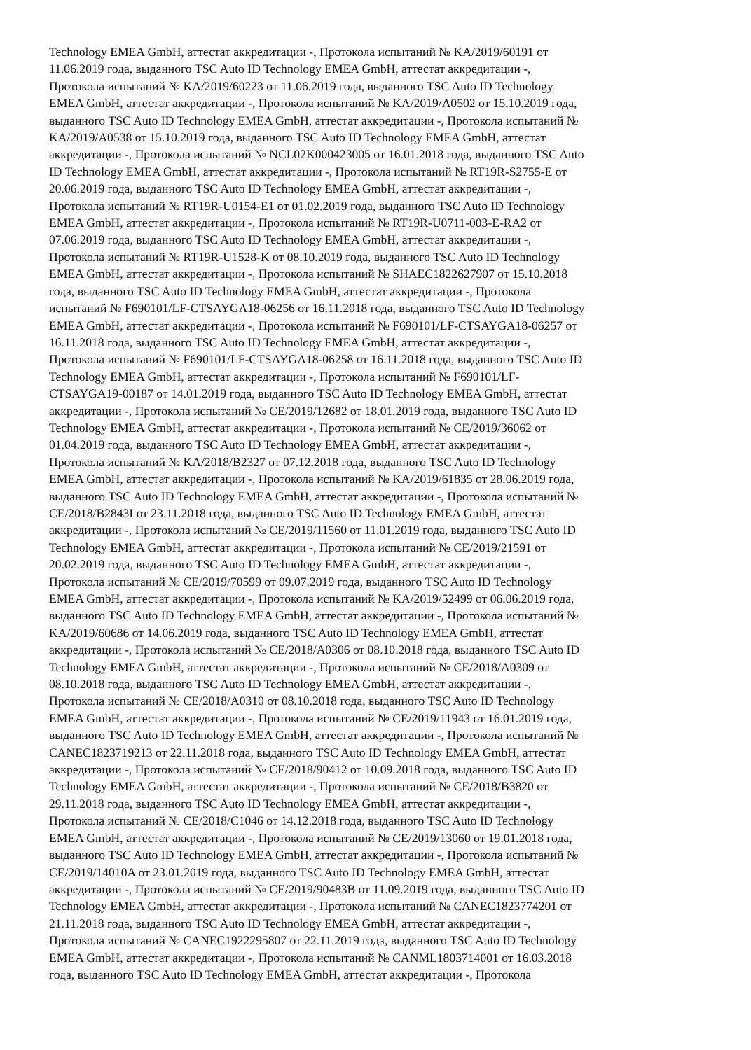Technology EMEA GmbH, аттестат аккредитации -, Протокола испытаний № KA/2019/60191 от
11.06.2019 года, выданного TSC Auto ID Technology EMEA GmbH, аттестат аккредитации -,
Протокола испытаний № KA/2019/60223 от 11.06.2019 года, выданного TSC Auto ID Technology
EMEA GmbH, аттестат аккредитации -, Протокола испытаний № KA/2019/A0502 от 15.10.2019 года,
выданного TSC Auto ID Technology EMEA GmbH, аттестат аккредитации -, Протокола испытаний №
KA/2019/A0538 от 15.10.2019 года, выданного TSC Auto ID Technology EMEA GmbH, аттестат
аккредитации -, Протокола испытаний № NCL02K000423005 от 16.01.2018 года, выданного TSC Auto
ID Technology EMEA GmbH, аттестат аккредитации -, Протокола испытаний № RT19R-S2755-E от
20.06.2019 года, выданного TSC Auto ID Technology EMEA GmbH, аттестат аккредитации -,
Протокола испытаний № RT19R-U0154-E1 от 01.02.2019 года, выданного TSC Auto ID Technology
EMEA GmbH, аттестат аккредитации -, Протокола испытаний № RT19R-U0711-003-E-RA2 от
07.06.2019 года, выданного TSC Auto ID Technology EMEA GmbH, аттестат аккредитации -,
Протокола испытаний № RT19R-U1528-K от 08.10.2019 года, выданного TSC Auto ID Technology
EMEA GmbH, аттестат аккредитации -, Протокола испытаний № SHAEC1822627907 от 15.10.2018
года, выданного TSC Auto ID Technology EMEA GmbH, аттестат аккредитации -, Протокола
испытаний № F690101/LF-CTSAYGA18-06256 от 16.11.2018 года, выданного TSC Auto ID Technology
EMEA GmbH, аттестат аккредитации -, Протокола испытаний № F690101/LF-CTSAYGA18-06257 от
16.11.2018 года, выданного TSC Auto ID Technology EMEA GmbH, аттестат аккредитации -,
Протокола испытаний № F690101/LF-CTSAYGA18-06258 от 16.11.2018 года, выданного TSC Auto ID
Technology EMEA GmbH, аттестат аккредитации -, Протокола испытаний № F690101/LF-
CTSAYGA19-00187 от 14.01.2019 года, выданного TSC Auto ID Technology EMEA GmbH, аттестат
аккредитации -, Протокола испытаний № CE/2019/12682 от 18.01.2019 года, выданного TSC Auto ID
Technology EMEA GmbH, аттестат аккредитации -, Протокола испытаний № CE/2019/36062 от
01.04.2019 года, выданного TSC Auto ID Technology EMEA GmbH, аттестат аккредитации -,
Протокола испытаний № KA/2018/B2327 от 07.12.2018 года, выданного TSC Auto ID Technology
EMEA GmbH, аттестат аккредитации -, Протокола испытаний № KA/2019/61835 от 28.06.2019 года,
выданного TSC Auto ID Technology EMEA GmbH, аттестат аккредитации -, Протокола испытаний №
CE/2018/B2843I от 23.11.2018 года, выданного TSC Auto ID Technology EMEA GmbH, аттестат
аккредитации -, Протокола испытаний № CE/2019/11560 от 11.01.2019 года, выданного TSC Auto ID
Technology EMEA GmbH, аттестат аккредитации -, Протокола испытаний № CE/2019/21591 от
20.02.2019 года, выданного TSC Auto ID Technology EMEA GmbH, аттестат аккредитации -,
Протокола испытаний № CE/2019/70599 от 09.07.2019 года, выданного TSC Auto ID Technology
EMEA GmbH, аттестат аккредитации -, Протокола испытаний № KA/2019/52499 от 06.06.2019 года,
выданного TSC Auto ID Technology EMEA GmbH, аттестат аккредитации -, Протокола испытаний №
KA/2019/60686 от 14.06.2019 года, выданного TSC Auto ID Technology EMEA GmbH, аттестат
аккредитации -, Протокола испытаний № CE/2018/A0306 от 08.10.2018 года, выданного TSC Auto ID
Technology EMEA GmbH, аттестат аккредитации -, Протокола испытаний № CE/2018/A0309 от
08.10.2018 года, выданного TSC Auto ID Technology EMEA GmbH, аттестат аккредитации -,
Протокола испытаний № CE/2018/A0310 от 08.10.2018 года, выданного TSC Auto ID Technology
EMEA GmbH, аттестат аккредитации -, Протокола испытаний № CE/2019/11943 от 16.01.2019 года,
выданного TSC Auto ID Technology EMEA GmbH, аттестат аккредитации -, Протокола испытаний №
CANEC1823719213 от 22.11.2018 года, выданного TSC Auto ID Technology EMEA GmbH, аттестат
аккредитации -, Протокола испытаний № CE/2018/90412 от 10.09.2018 года, выданного TSC Auto ID
Technology EMEA GmbH, аттестат аккредитации -, Протокола испытаний № CE/2018/B3820 от
29.11.2018 года, выданного TSC Auto ID Technology EMEA GmbH, аттестат аккредитации -,
Протокола испытаний № CE/2018/C1046 от 14.12.2018 года, выданного TSC Auto ID Technology
EMEA GmbH, аттестат аккредитации -, Протокола испытаний № CE/2019/13060 от 19.01.2018 года,
выданного TSC Auto ID Technology EMEA GmbH, аттестат аккредитации -, Протокола испытаний №
CE/2019/14010A от 23.01.2019 года, выданного TSC Auto ID Technology EMEA GmbH, аттестат
аккредитации -, Протокола испытаний № CE/2019/90483B от 11.09.2019 года, выданного TSC Auto ID
Technology EMEA GmbH, аттестат аккредитации -, Протокола испытаний № CANEC1823774201 от
21.11.2018 года, выданного TSC Auto ID Technology EMEA GmbH, аттестат аккредитации -,
Протокола испытаний № CANEC1922295807 от 22.11.2019 года, выданного TSC Auto ID Technology
EMEA GmbH, аттестат аккредитации -, Протокола испытаний № CANML1803714001 от 16.03.2018
года, выданного TSC Auto ID Technology EMEA GmbH, аттестат аккредитации -, Протокола